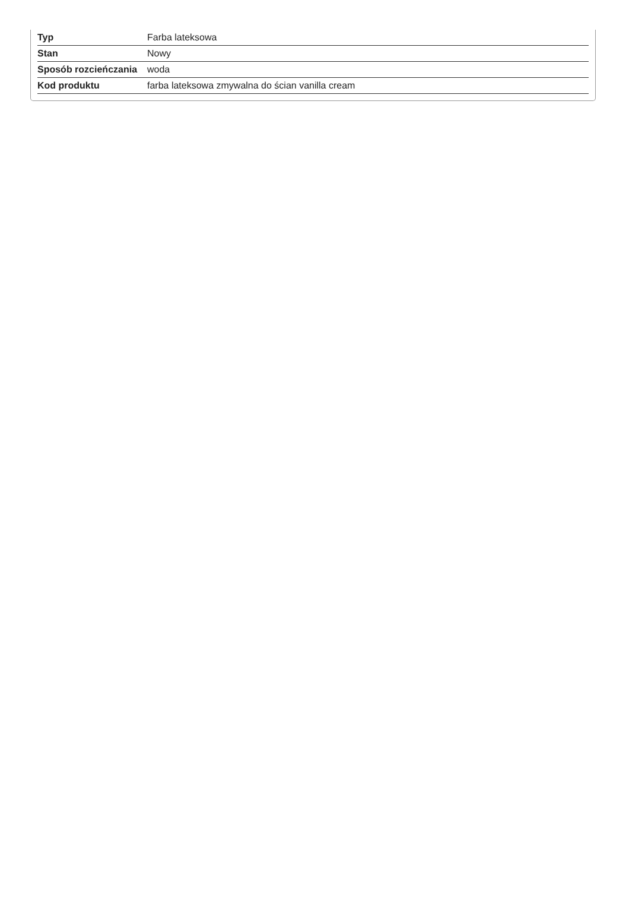| Typ | Farba lateksowa |
| Stan | Nowy |
| Sposób rozcieńczania | woda |
| Kod produktu | farba lateksowa zmywalna do ścian vanilla cream |